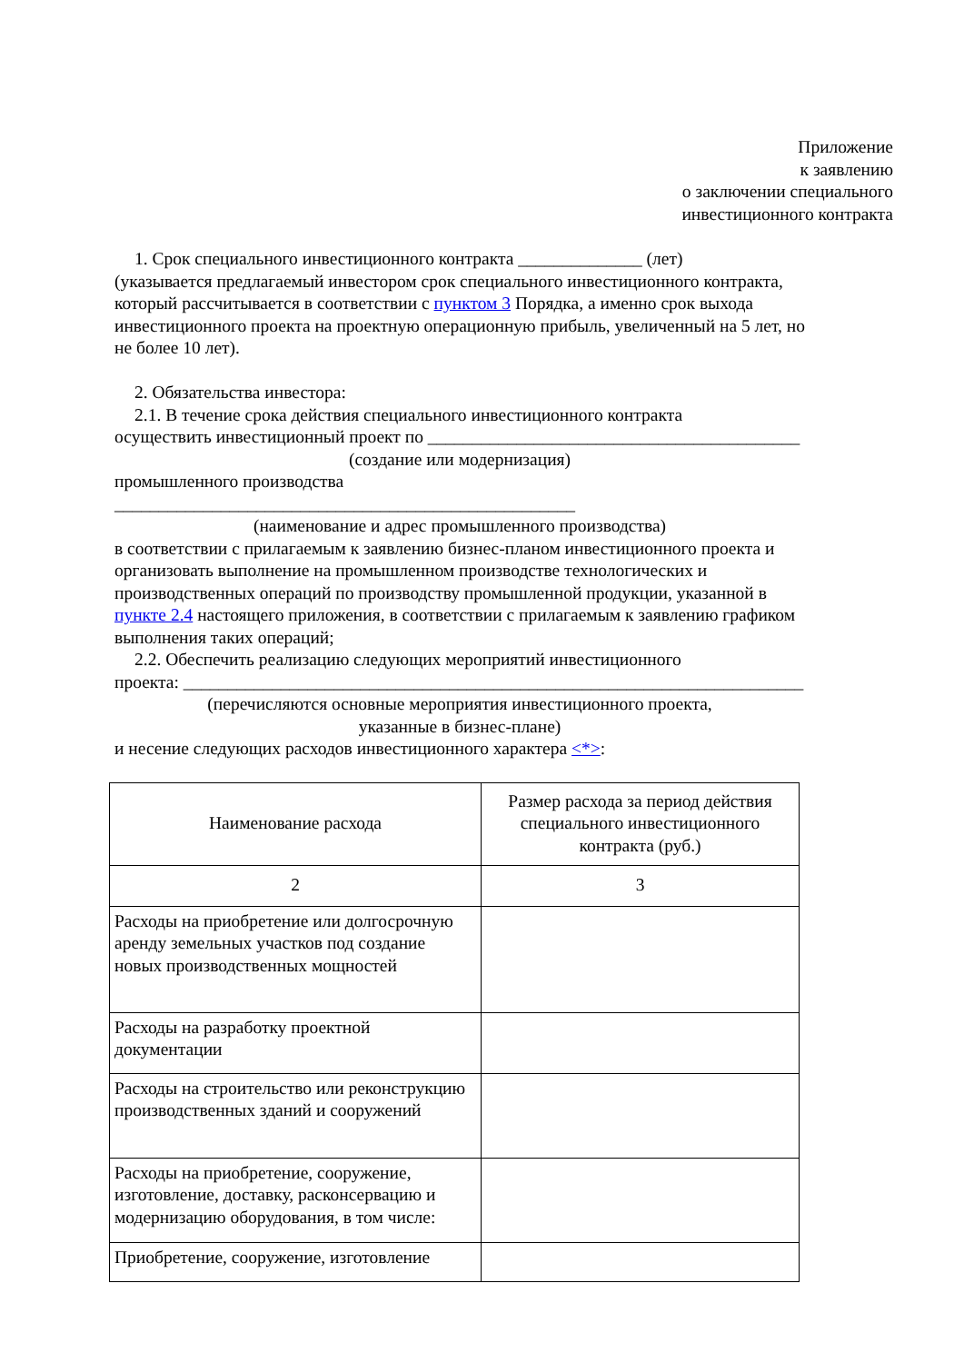Приложение
к заявлению
о заключении специального
инвестиционного контракта
1. Срок специального инвестиционного контракта ______________ (лет)
(указывается предлагаемый инвестором срок специального инвестиционного контракта, который рассчитывается в соответствии с пунктом 3 Порядка, а именно срок выхода инвестиционного проекта на проектную операционную прибыль, увеличенный на 5 лет, но не более 10 лет).
2. Обязательства инвестора:
2.1. В течение срока действия специального инвестиционного контракта
осуществить инвестиционный проект по __________________________________________
(создание или модернизация)
промышленного производства ____________________________________________________
(наименование и адрес промышленного производства)
в соответствии с прилагаемым к заявлению бизнес-планом инвестиционного проекта и организовать выполнение на промышленном производстве технологических и производственных операций по производству промышленной продукции, указанной в пункте 2.4 настоящего приложения, в соответствии с прилагаемым к заявлению графиком выполнения таких операций;
2.2. Обеспечить реализацию следующих мероприятий инвестиционного
проекта: ______________________________________________________________________
(перечисляются основные мероприятия инвестиционного проекта,
указанные в бизнес-плане)
и несение следующих расходов инвестиционного характера <*>:
| Наименование расхода | Размер расхода за период действия специального инвестиционного контракта (руб.) |
| --- | --- |
| 2 | 3 |
| Расходы на приобретение или долгосрочную аренду земельных участков под создание новых производственных мощностей | |
| Расходы на разработку проектной документации | |
| Расходы на строительство или реконструкцию производственных зданий и сооружений | |
| Расходы на приобретение, сооружение, изготовление, доставку, расконсервацию и модернизацию оборудования, в том числе: | |
| Приобретение, сооружение, изготовление | |